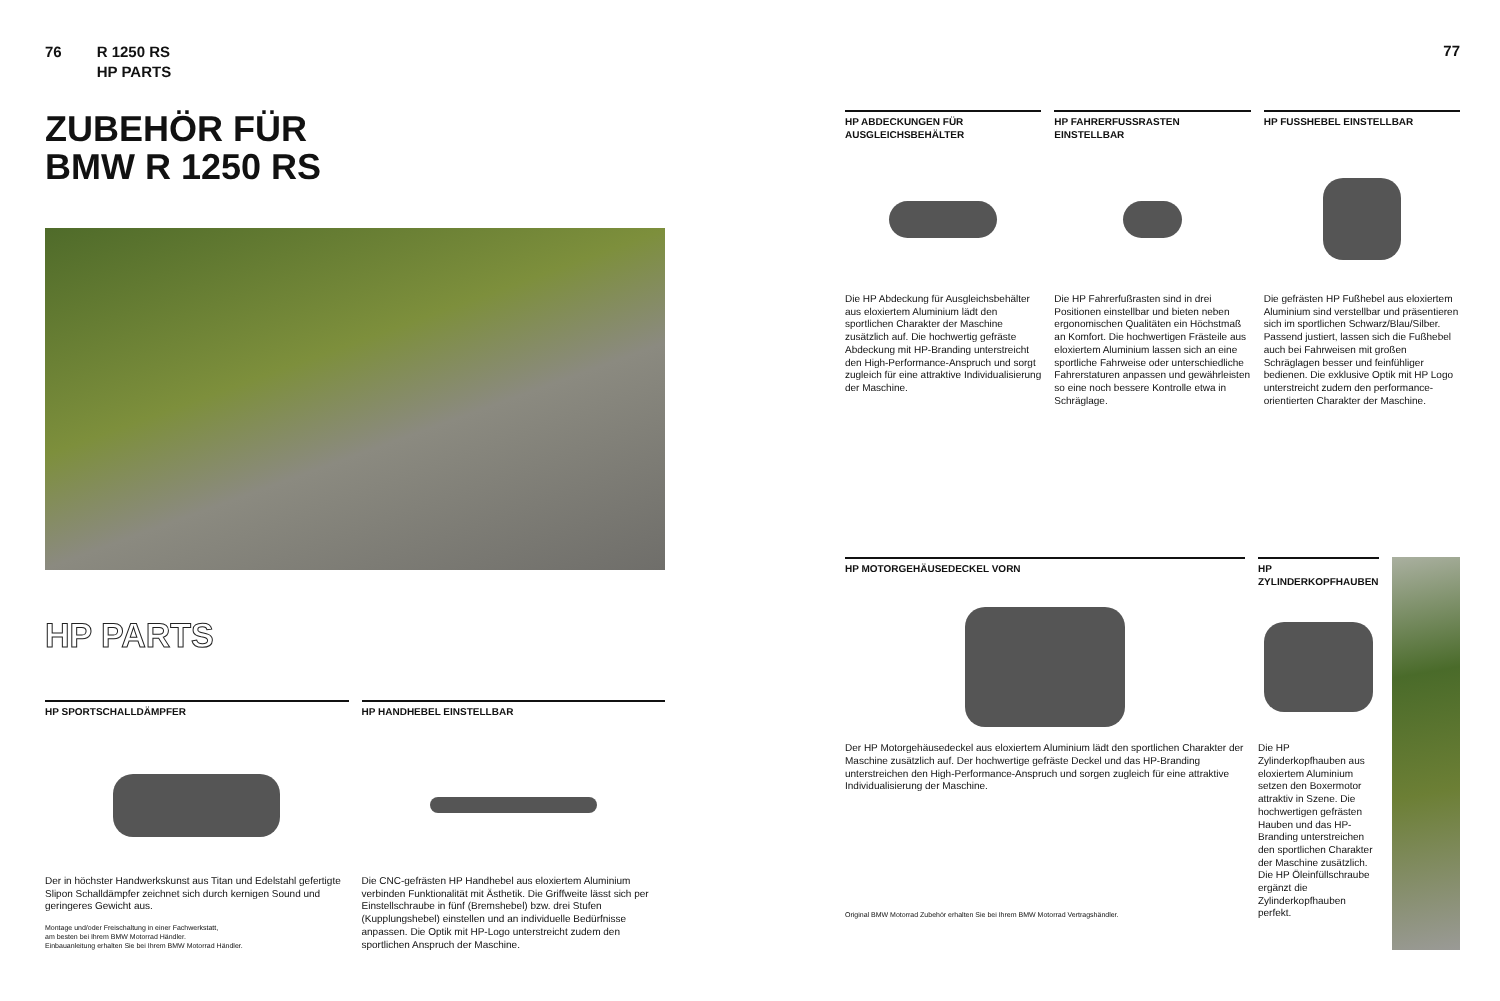76 R 1250 RS
HP PARTS
ZUBEHÖR FÜR
BMW R 1250 RS
HP PARTS
HP SPORTSCHALLDÄMPFER
Der in höchster Handwerkskunst aus Titan und Edelstahl gefertigte Slipon Schalldämpfer zeichnet sich durch kernigen Sound und geringeres Gewicht aus.
Montage und/oder Freischaltung in einer Fachwerkstatt,
am besten bei Ihrem BMW Motorrad Händler.
Einbauanleitung erhalten Sie bei Ihrem BMW Motorrad Händler.
HP HANDHEBEL EINSTELLBAR
Die CNC-gefrästen HP Handhebel aus eloxiertem Aluminium verbinden Funktionalität mit Ästhetik. Die Griffweite lässt sich per Einstellschraube in fünf (Bremshebel) bzw. drei Stufen (Kupplungshebel) einstellen und an individuelle Bedürfnisse anpassen. Die Optik mit HP-Logo unterstreicht zudem den sportlichen Anspruch der Maschine.
77
HP ABDECKUNGEN FÜR AUSGLEICHSBEHÄLTER
Die HP Abdeckung für Ausgleichsbehälter aus eloxiertem Aluminium lädt den sportlichen Charakter der Maschine zusätzlich auf. Die hochwertig gefräste Abdeckung mit HP-Branding unterstreicht den High-Performance-Anspruch und sorgt zugleich für eine attraktive Individualisierung der Maschine.
HP FAHRERFUSSRASTEN EINSTELLBAR
Die HP Fahrerfußrasten sind in drei Positionen einstellbar und bieten neben ergonomischen Qualitäten ein Höchstmaß an Komfort. Die hochwertigen Frästeile aus eloxiertem Aluminium lassen sich an eine sportliche Fahrweise oder unterschiedliche Fahrerstaturen anpassen und gewährleisten so eine noch bessere Kontrolle etwa in Schräglage.
HP FUSSHEBEL EINSTELLBAR
Die gefrästen HP Fußhebel aus eloxiertem Aluminium sind verstellbar und präsentieren sich im sportlichen Schwarz/Blau/Silber. Passend justiert, lassen sich die Fußhebel auch bei Fahrweisen mit großen Schräglagen besser und feinfühliger bedienen. Die exklusive Optik mit HP Logo unterstreicht zudem den performance-orientierten Charakter der Maschine.
HP MOTORGEHÄUSEDECKEL VORN
Der HP Motorgehäusedeckel aus eloxiertem Aluminium lädt den sportlichen Charakter der Maschine zusätzlich auf. Der hochwertige gefräste Deckel und das HP-Branding unterstreichen den High-Performance-Anspruch und sorgen zugleich für eine attraktive Individualisierung der Maschine.
Original BMW Motorrad Zubehör erhalten Sie bei Ihrem BMW Motorrad Vertragshändler.
HP ZYLINDERKOPFHAUBEN
Die HP Zylinderkopfhauben aus eloxiertem Aluminium setzen den Boxermotor attraktiv in Szene. Die hochwertigen gefrästen Hauben und das HP-Branding unterstreichen den sportlichen Charakter der Maschine zusätzlich. Die HP Öleinfüllschraube ergänzt die Zylinderkopfhauben perfekt.